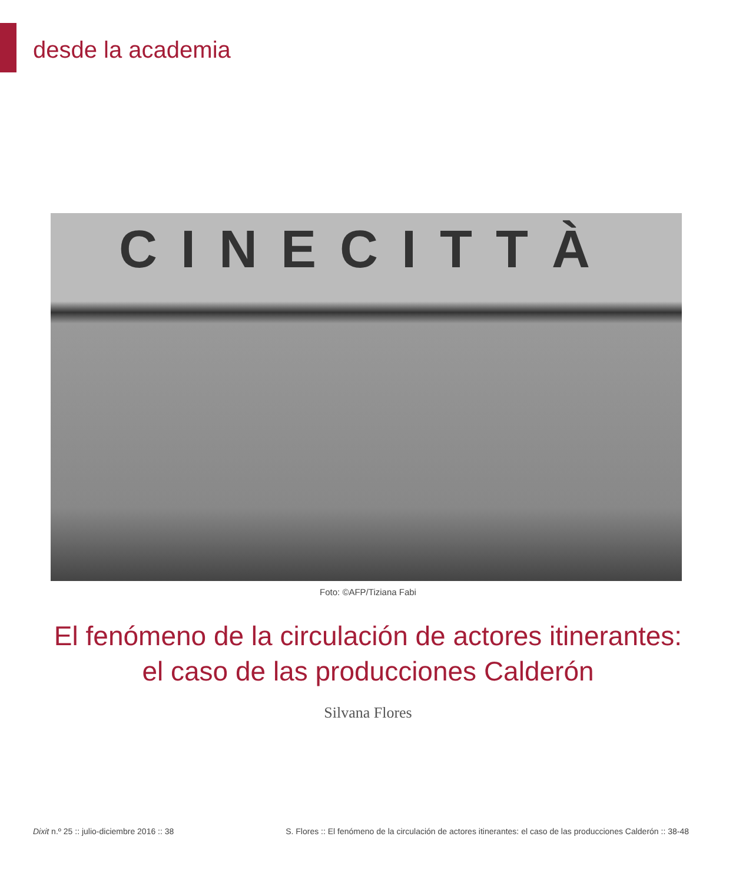desde la academia
CINECITTÀ
Foto: ©AFP/Tiziana Fabi
El fenómeno de la circulación de actores itinerantes:
el caso de las producciones Calderón
Silvana Flores
Dixit n.º 25 :: julio-diciembre 2016 :: 38 S. Flores :: El fenómeno de la circulación de actores itinerantes: el caso de las producciones Calderón :: 38-48